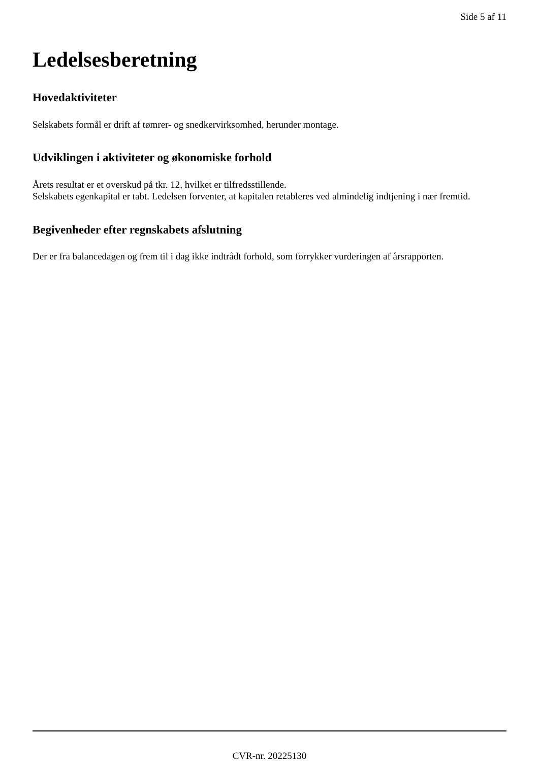Side 5 af 11
Ledelsesberetning
Hovedaktiviteter
Selskabets formål er drift af tømrer- og snedkervirksomhed, herunder montage.
Udviklingen i aktiviteter og økonomiske forhold
Årets resultat er et overskud på tkr. 12, hvilket er tilfredsstillende.
Selskabets egenkapital er tabt. Ledelsen forventer, at kapitalen retableres ved almindelig indtjening i nær fremtid.
Begivenheder efter regnskabets afslutning
Der er fra balancedagen og frem til i dag ikke indtrådt forhold, som forrykker vurderingen af årsrapporten.
CVR-nr. 20225130